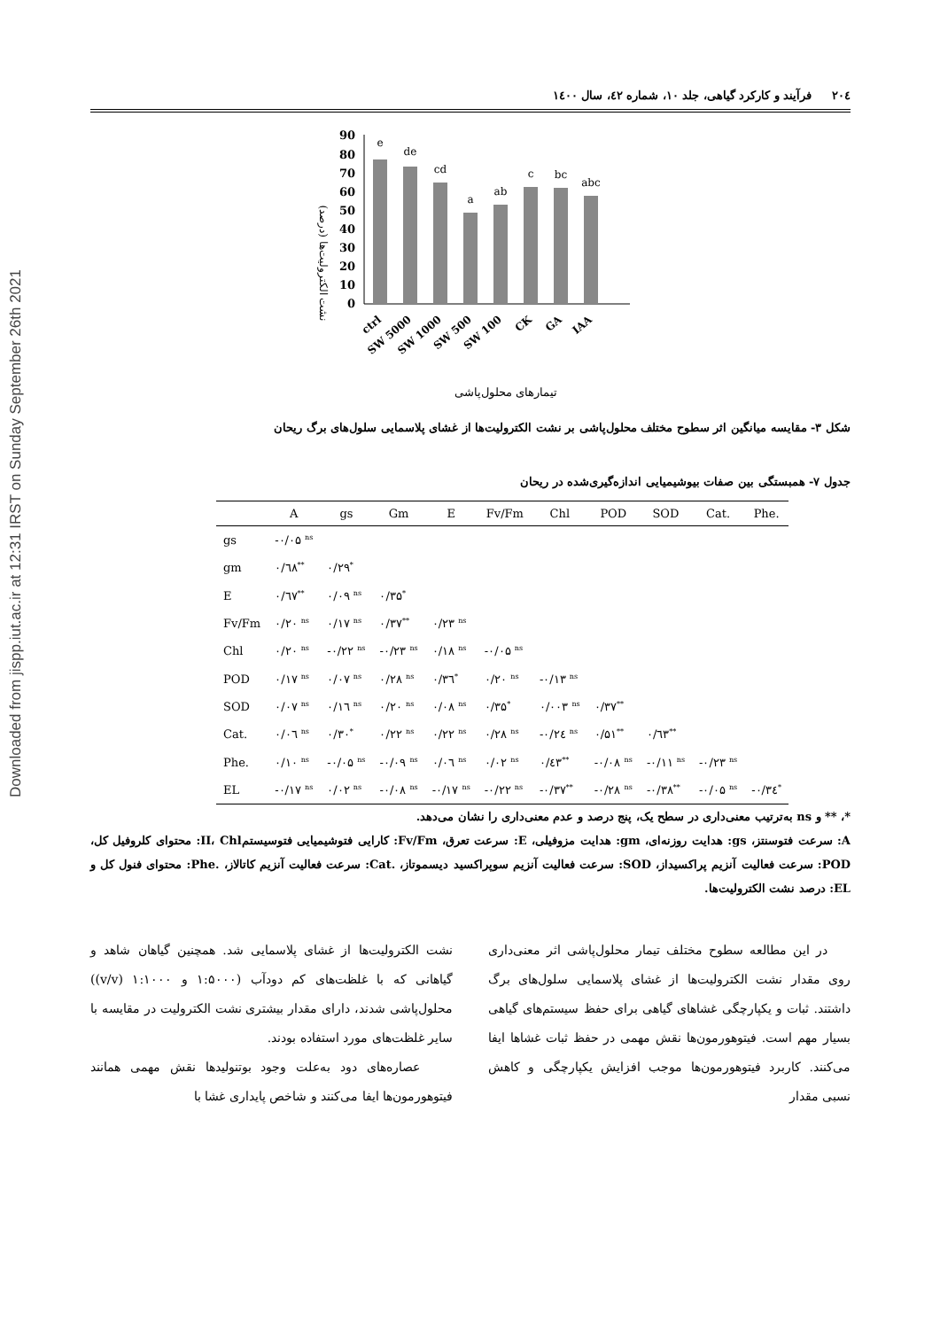Downloaded from jispp.iut.ac.ir at 12:31 IRST on Sunday September 26th 2021
۲۰٤ فرآیند و کارکرد گیاهی، جلد ۱۰، شماره ٤۲، سال ۱٤۰۰
نشت الکترولیت‌ها (درصد)
90
80
70
60
50
40
30
20
10
0
e
de
cd
a
ab
c
bc
abc
ctrl
SW 5000
SW 1000
SW 500
SW 100
CK
GA
IAA
تیمارهای محلول‌پاشی
شکل ۳- مقایسه میانگین اثر سطوح مختلف محلول‌پاشی بر نشت الکترولیت‌ها از غشای پلاسمایی سلول‌های برگ ریحان
جدول ۷- همبستگی بین صفات بیوشیمیایی اندازه‌گیری‌شده در ریحان
| | A | gs | Gm | E | Fv/Fm | Chl | POD | SOD | Cat. | Phe. |
| --- | --- | --- | --- | --- | --- | --- | --- | --- | --- | --- |
| gs | -۰/۰۵ <sup>ns</sup> | | | | | | | | | |
| gm | ۰/٦۸<sup>**</sup> | ۰/۲۹<sup>*</sup> | | | | | | | | |
| E | ۰/٦۷<sup>**</sup> | ۰/۰۹ <sup>ns</sup> | ۰/۳۵<sup>*</sup> | | | | | | | |
| Fv/Fm | ۰/۲۰ <sup>ns</sup> | ۰/۱۷ <sup>ns</sup> | ۰/۳۷<sup>**</sup> | ۰/۲۳ <sup>ns</sup> | | | | | | |
| Chl | ۰/۲۰ <sup>ns</sup> | -۰/۲۲ <sup>ns</sup> | -۰/۲۳ <sup>ns</sup> | ۰/۱۸ <sup>ns</sup> | -۰/۰۵ <sup>ns</sup> | | | | | |
| POD | ۰/۱۷ <sup>ns</sup> | ۰/۰۷ <sup>ns</sup> | ۰/۲۸ <sup>ns</sup> | ۰/۳٦<sup>*</sup> | ۰/۲۰ <sup>ns</sup> | -۰/۱۳ <sup>ns</sup> | | | | |
| SOD | ۰/۰۷ <sup>ns</sup> | ۰/۱٦ <sup>ns</sup> | ۰/۲۰ <sup>ns</sup> | ۰/۰۸ <sup>ns</sup> | ۰/۳۵<sup>*</sup> | ۰/۰۰۳ <sup>ns</sup> | ۰/۳۷<sup>**</sup> | | | |
| Cat. | ۰/۰٦ <sup>ns</sup> | ۰/۳۰<sup>*</sup> | ۰/۲۲ <sup>ns</sup> | ۰/۲۲ <sup>ns</sup> | ۰/۲۸ <sup>ns</sup> | -۰/۲٤ <sup>ns</sup> | ۰/۵۱<sup>**</sup> | ۰/٦۳<sup>**</sup> | | |
| Phe. | ۰/۱۰ <sup>ns</sup> | -۰/۰۵ <sup>ns</sup> | -۰/۰۹ <sup>ns</sup> | ۰/۰٦ <sup>ns</sup> | ۰/۰۲ <sup>ns</sup> | ۰/٤۳<sup>**</sup> | -۰/۰۸ <sup>ns</sup> | -۰/۱۱ <sup>ns</sup> | -۰/۲۳ <sup>ns</sup> | |
| EL | -۰/۱۷ <sup>ns</sup> | ۰/۰۲ <sup>ns</sup> | -۰/۰۸ <sup>ns</sup> | -۰/۱۷ <sup>ns</sup> | -۰/۲۲ <sup>ns</sup> | -۰/۳۷<sup>**</sup> | -۰/۲۸ <sup>ns</sup> | -۰/۳۸<sup>**</sup> | -۰/۰۵ <sup>ns</sup> | -۰/۳٤<sup>*</sup> |
*، ** و ns به‌ترتیب معنی‌داری در سطح یک، پنج درصد و عدم معنی‌داری را نشان می‌دهد.
A: سرعت فتوسنتز، gs: هدایت روزنه‌ای، gm: هدایت مزوفیلی، E: سرعت تعرق، Fv/Fm: کارایی فتوشیمیایی فتوسیستمII، Chl: محتوای کلروفیل کل، POD: سرعت فعالیت آنزیم پراکسیداز، SOD: سرعت فعالیت آنزیم سوپراکسید دیسموتاز، .Cat: سرعت فعالیت آنزیم کاتالاز، .Phe: محتوای فنول کل و EL: درصد نشت الکترولیت‌ها.
در این مطالعه سطوح مختلف تیمار محلول‌پاشی اثر معنی‌داری روی مقدار نشت الکترولیت‌ها از غشای پلاسمایی سلول‌های برگ داشتند. ثبات و یکپارچگی غشاهای گیاهی برای حفظ سیستم‌های گیاهی بسیار مهم است. فیتوهورمون‌ها نقش مهمی در حفظ ثبات غشاها ایفا می‌کنند. کاربرد فیتوهورمون‌ها موجب افزایش یکپارچگی و کاهش نسبی مقدار
نشت الکترولیت‌ها از غشای پلاسمایی شد. همچنین گیاهان شاهد و گیاهانی که با غلظت‌های کم دودآب (۱:۵۰۰۰ و ۱:۱۰۰۰ (v/v)) محلول‌پاشی شدند، دارای مقدار بیشتری نشت الکترولیت در مقایسه با سایر غلظت‌های مورد استفاده بودند.
عصاره‌های دود به‌علت وجود بوتنولیدها نقش مهمی همانند فیتوهورمون‌ها ایفا می‌کنند و شاخص پایداری غشا با